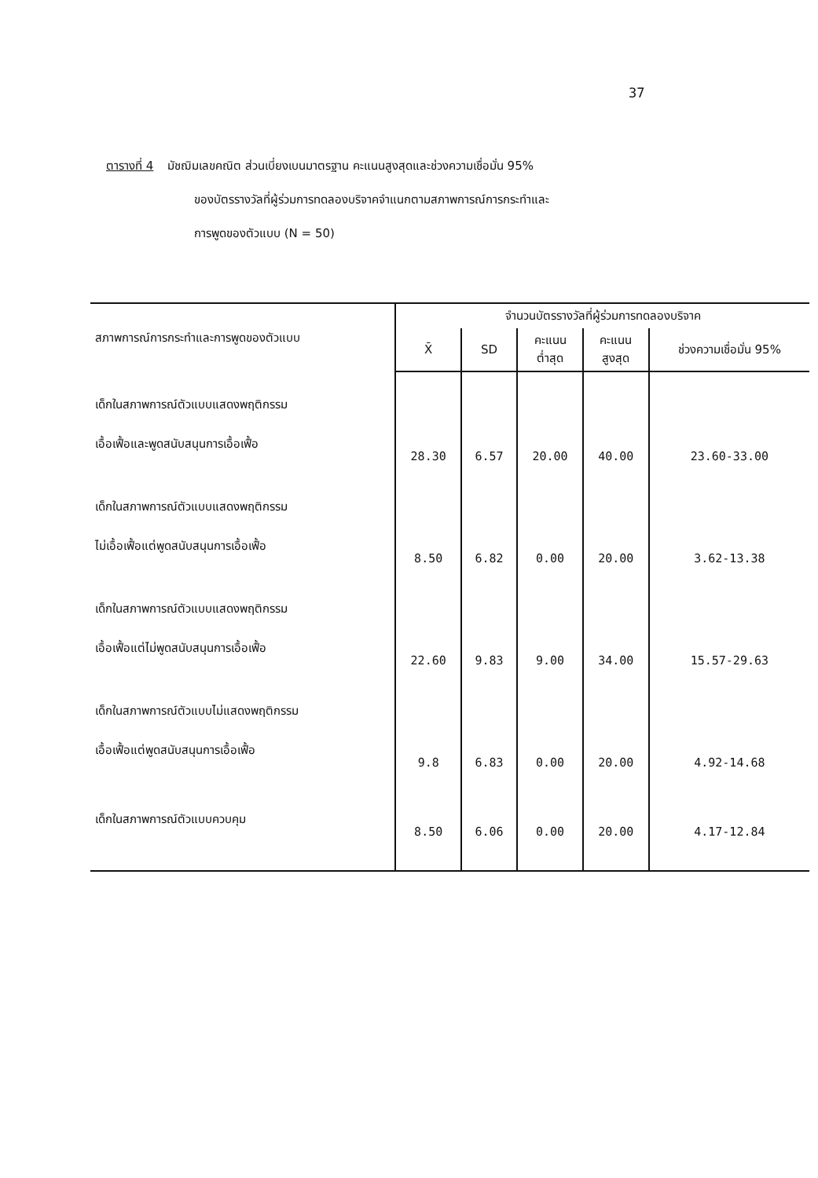37
ตารางที่ 4 มัชฌิมเลขคณิต ส่วนเบี่ยงเบนมาตรฐาน คะแนนสูงสุดและช่วงความเชื่อมั่น 95%
ของบัตรรางวัลที่ผู้ร่วมการทดลองบริจาคจำแนกตามสภาพการณ์การกระทำและ
การพูดของตัวแบบ (N = 50)
| สภาพการณ์การกระทำและการพูดของตัวแบบ | จำนวนบัตรรางวัลที่ผู้ร่วมการทดลองบริจาค | | | | |
| --- | --- | --- | --- | --- | --- |
| | X̄ | SD | คะแนน ต่ำสุด | คะแนน สูงสุด | ช่วงความเชื่อมั่น 95% |
| เด็กในสภาพการณ์ตัวแบบแสดงพฤติกรรม เอื้อเฟื้อและพูดสนับสนุนการเอื้อเฟื้อ | 28.30 | 6.57 | 20.00 | 40.00 | 23.60-33.00 |
| เด็กในสภาพการณ์ตัวแบบแสดงพฤติกรรม ไม่เอื้อเฟื้อแต่พูดสนับสนุนการเอื้อเฟื้อ | 8.50 | 6.82 | 0.00 | 20.00 | 3.62-13.38 |
| เด็กในสภาพการณ์ตัวแบบแสดงพฤติกรรม เอื้อเฟื้อแต่ไม่พูดสนับสนุนการเอื้อเฟื้อ | 22.60 | 9.83 | 9.00 | 34.00 | 15.57-29.63 |
| เด็กในสภาพการณ์ตัวแบบไม่แสดงพฤติกรรม เอื้อเฟื้อแต่พูดสนับสนุนการเอื้อเฟื้อ | 9.8 | 6.83 | 0.00 | 20.00 | 4.92-14.68 |
| เด็กในสภาพการณ์ตัวแบบควบคุม | 8.50 | 6.06 | 0.00 | 20.00 | 4.17-12.84 |